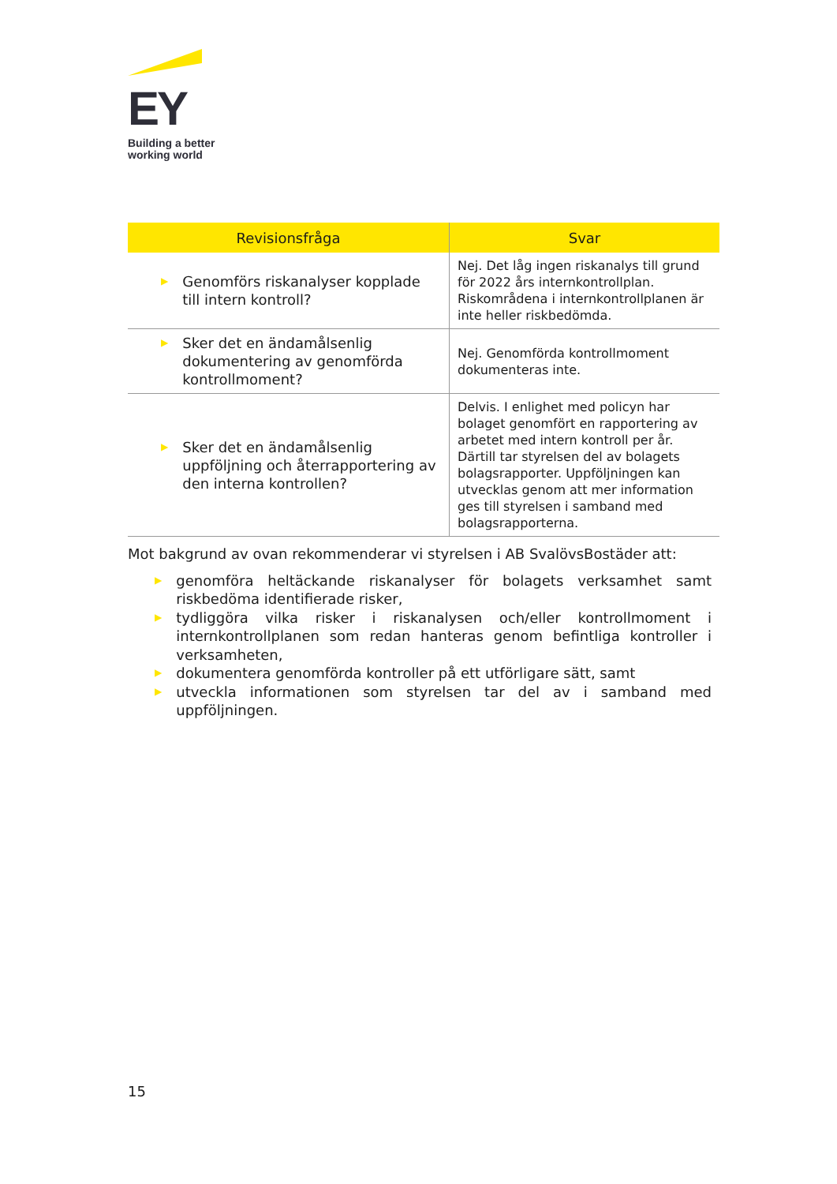EY
Building a better
working world
| Revisionsfråga | Svar |
| --- | --- |
| ▶ Genomförs riskanalyser kopplade till intern kontroll? | Nej. Det låg ingen riskanalys till grund för 2022 års internkontrollplan. Riskområdena i internkontrollplanen är inte heller riskbedömda. |
| ▶ Sker det en ändamålsenlig dokumentering av genomförda kontrollmoment? | Nej. Genomförda kontrollmoment dokumenteras inte. |
| ▶ Sker det en ändamålsenlig uppföljning och återrapportering av den interna kontrollen? | Delvis. I enlighet med policyn har bolaget genomfört en rapportering av arbetet med intern kontroll per år. Därtill tar styrelsen del av bolagets bolagsrapporter. Uppföljningen kan utvecklas genom att mer information ges till styrelsen i samband med bolagsrapporterna. |
Mot bakgrund av ovan rekommenderar vi styrelsen i AB SvalövsBostäder att:
▶ genomföra heltäckande riskanalyser för bolagets verksamhet samt riskbedöma identifierade risker,
▶ tydliggöra vilka risker i riskanalysen och/eller kontrollmoment i internkontrollplanen som redan hanteras genom befintliga kontroller i verksamheten,
▶ dokumentera genomförda kontroller på ett utförligare sätt, samt
▶ utveckla informationen som styrelsen tar del av i samband med uppföljningen.
15